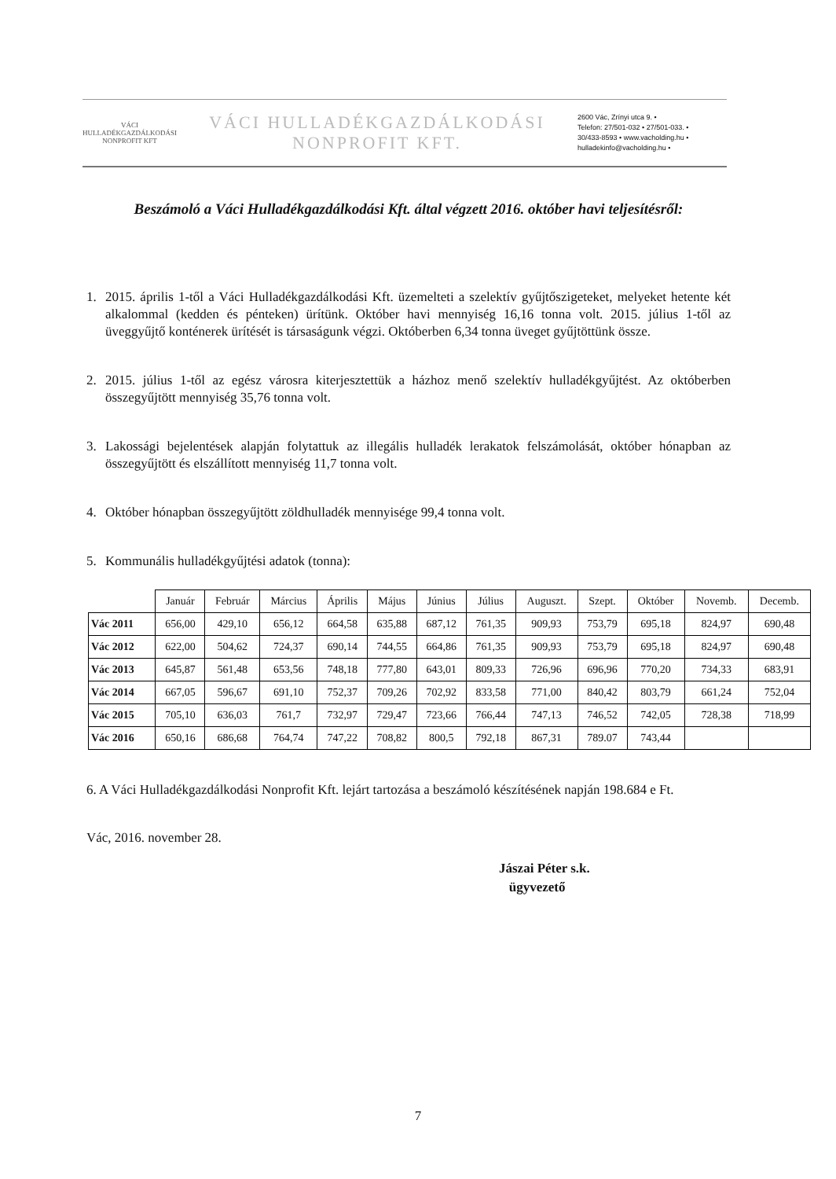VÁCI HULLADÉKGAZDÁLKODÁSI NONPROFIT KFT
VÁCI HULLADÉKGAZDÁLKODÁSI
NONPROFIT KFT.
2600 Vác, Zrínyi utca 9. •
Telefon: 27/501-032 • 27/501-033. •
30/433-8593 • www.vacholding.hu •
hulladekinfo@vacholding.hu •
Beszámoló a Váci Hulladékgazdálkodási Kft. által végzett 2016. október havi teljesítésről:
1. 2015. április 1-től a Váci Hulladékgazdálkodási Kft. üzemelteti a szelektív gyűjtőszigeteket, melyeket hetente két alkalommal (kedden és pénteken) ürítünk. Október havi mennyiség 16,16 tonna volt. 2015. július 1-től az üveggyűjtő konténerek ürítését is társaságunk végzi. Októberben 6,34 tonna üveget gyűjtöttünk össze.
2. 2015. július 1-től az egész városra kiterjesztettük a házhoz menő szelektív hulladékgyűjtést. Az októberben összegyűjtött mennyiség 35,76 tonna volt.
3. Lakossági bejelentések alapján folytattuk az illegális hulladék lerakatok felszámolását, október hónapban az összegyűjtött és elszállított mennyiség 11,7 tonna volt.
4. Október hónapban összegyűjtött zöldhulladék mennyisége 99,4 tonna volt.
5. Kommunális hulladékgyűjtési adatok (tonna):
| | Január | Február | Március | Április | Május | Június | Július | Auguszt. | Szept. | Október | Novemb. | Decemb. |
| --- | --- | --- | --- | --- | --- | --- | --- | --- | --- | --- | --- | --- |
| Vác 2011 | 656,00 | 429,10 | 656,12 | 664,58 | 635,88 | 687,12 | 761,35 | 909,93 | 753,79 | 695,18 | 824,97 | 690,48 |
| Vác 2012 | 622,00 | 504,62 | 724,37 | 690,14 | 744,55 | 664,86 | 761,35 | 909,93 | 753,79 | 695,18 | 824,97 | 690,48 |
| Vác 2013 | 645,87 | 561,48 | 653,56 | 748,18 | 777,80 | 643,01 | 809,33 | 726,96 | 696,96 | 770,20 | 734,33 | 683,91 |
| Vác 2014 | 667,05 | 596,67 | 691,10 | 752,37 | 709,26 | 702,92 | 833,58 | 771,00 | 840,42 | 803,79 | 661,24 | 752,04 |
| Vác 2015 | 705,10 | 636,03 | 761,7 | 732,97 | 729,47 | 723,66 | 766,44 | 747,13 | 746,52 | 742,05 | 728,38 | 718,99 |
| Vác 2016 | 650,16 | 686,68 | 764,74 | 747,22 | 708,82 | 800,5 | 792,18 | 867,31 | 789.07 | 743,44 | | |
6. A Váci Hulladékgazdálkodási Nonprofit Kft. lejárt tartozása a beszámoló készítésének napján 198.684 e Ft.
Vác, 2016. november 28.
Jászai Péter s.k.
ügyvezető
7